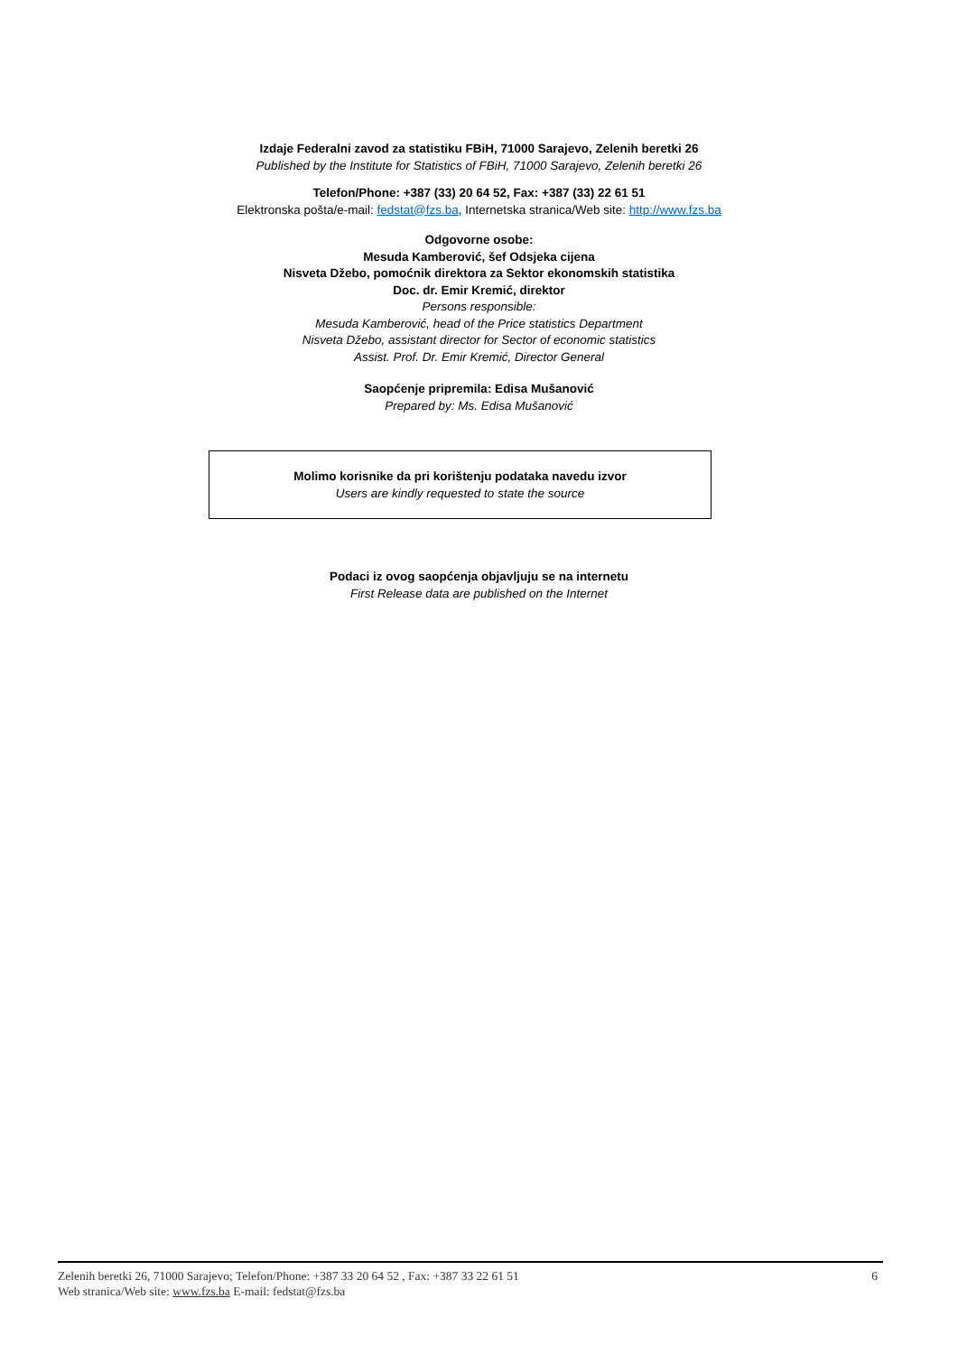Izdaje Federalni zavod za statistiku FBiH, 71000 Sarajevo, Zelenih beretki 26
Published by the Institute for Statistics of FBiH, 71000 Sarajevo, Zelenih beretki 26
Telefon/Phone: +387 (33) 20 64 52, Fax: +387 (33) 22 61 51
Elektronska pošta/e-mail: fedstat@fzs.ba, Internetska stranica/Web site: http://www.fzs.ba
Odgovorne osobe:
Mesuda Kamberović, šef Odsjeka cijena
Nisveta Džebo, pomoćnik direktora za Sektor ekonomskih statistika
Doc. dr. Emir Kremić, direktor
Persons responsible:
Mesuda Kamberović, head of the Price statistics Department
Nisveta Džebo, assistant director for Sector of economic statistics
Assist. Prof. Dr. Emir Kremić, Director General
Saopćenje pripremila: Edisa Mušanović
Prepared by: Ms. Edisa Mušanović
Molimo korisnike da pri korištenju podataka navedu izvor
Users are kindly requested to state the source
Podaci iz ovog saopćenja objavljuju se na internetu
First Release data are published on the Internet
6
Zelenih beretki 26, 71000 Sarajevo; Telefon/Phone: +387 33 20 64 52 , Fax: +387 33 22 61 51
Web stranica/Web site: www.fzs.ba E-mail: fedstat@fzs.ba